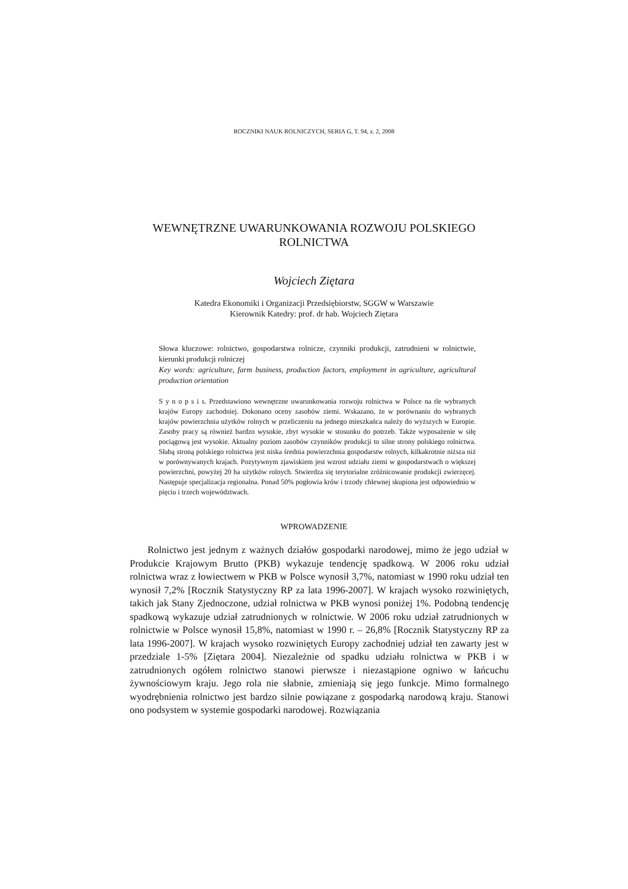ROCZNIKI NAUK ROLNICZYCH, SERIA G, T. 94, z. 2, 2008
WEWNĘTRZNE UWARUNKOWANIA ROZWOJU POLSKIEGO
ROLNICTWA
Wojciech Ziętara
Katedra Ekonomiki i Organizacji Przedsiębiorstw, SGGW w Warszawie
Kierownik Katedry: prof. dr hab. Wojciech Ziętara
Słowa kluczowe: rolnictwo, gospodarstwa rolnicze, czynniki produkcji, zatrudnieni w rolnictwie, kierunki produkcji rolniczej
Key words: agriculture, farm business, production factors, employment in agriculture, agricultural production orientation
S y n o p s i s. Przedstawiono wewnętrzne uwarunkowania rozwoju rolnictwa w Polsce na tle wybranych krajów Europy zachodniej. Dokonano oceny zasobów ziemi. Wskazano, że w porównaniu do wybranych krajów powierzchnia użytków rolnych w przeliczeniu na jednego mieszkańca należy do wyższych w Europie. Zasoby pracy są również bardzo wysokie, zbyt wysokie w stosunku do potrzeb. Także wyposażenie w siłę pociągową jest wysokie. Aktualny poziom zasobów czynników produkcji to silne strony polskiego rolnictwa. Słabą stroną polskiego rolnictwa jest niska średnia powierzchnia gospodarstw rolnych, kilkakrotnie niższa niż w porównywanych krajach. Pozytywnym zjawiskiem jest wzrost udziału ziemi w gospodarstwach o większej powierzchni, powyżej 20 ha użytków rolnych. Stwierdza się terytorialne zróżnicowanie produkcji zwierzęcej. Następuje specjalizacja regionalna. Ponad 50% pogłowia krów i trzody chlewnej skupiona jest odpowiednio w pięciu i trzech województwach.
WPROWADZENIE
Rolnictwo jest jednym z ważnych działów gospodarki narodowej, mimo że jego udział w Produkcie Krajowym Brutto (PKB) wykazuje tendencję spadkową. W 2006 roku udział rolnictwa wraz z łowiectwem w PKB w Polsce wynosił 3,7%, natomiast w 1990 roku udział ten wynosił 7,2% [Rocznik Statystyczny RP za lata 1996-2007]. W krajach wysoko rozwiniętych, takich jak Stany Zjednoczone, udział rolnictwa w PKB wynosi poniżej 1%. Podobną tendencję spadkową wykazuje udział zatrudnionych w rolnictwie. W 2006 roku udział zatrudnionych w rolnictwie w Polsce wynosił 15,8%, natomiast w 1990 r. – 26,8% [Rocznik Statystyczny RP za lata 1996-2007]. W krajach wysoko rozwiniętych Europy zachodniej udział ten zawarty jest w przedziale 1-5% [Ziętara 2004]. Niezależnie od spadku udziału rolnictwa w PKB i w zatrudnionych ogółem rolnictwo stanowi pierwsze i niezastąpione ogniwo w łańcuchu żywnościowym kraju. Jego rola nie słabnie, zmieniają się jego funkcje. Mimo formalnego wyodrębnienia rolnictwo jest bardzo silnie powiązane z gospodarką narodową kraju. Stanowi ono podsystem w systemie gospodarki narodowej. Rozwiązania